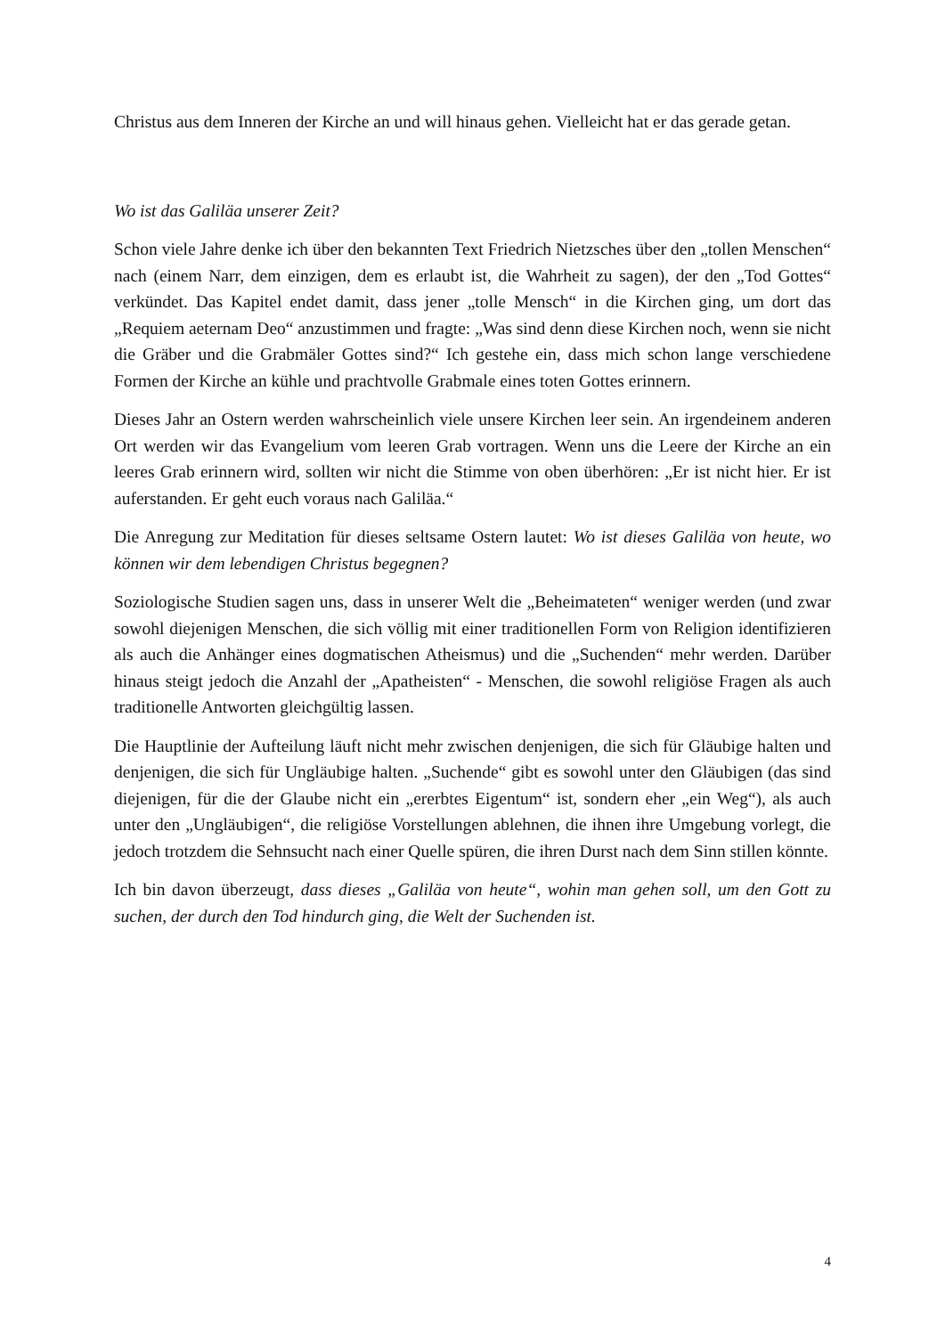Christus aus dem Inneren der Kirche an und will hinaus gehen. Vielleicht hat er das gerade getan.
Wo ist das Galiläa unserer Zeit?
Schon viele Jahre denke ich über den bekannten Text Friedrich Nietzsches über den „tollen Menschen“ nach (einem Narr, dem einzigen, dem es erlaubt ist, die Wahrheit zu sagen), der den „Tod Gottes“ verkündet. Das Kapitel endet damit, dass jener „tolle Mensch“ in die Kirchen ging, um dort das „Requiem aeternam Deo“ anzustimmen und fragte: „Was sind denn diese Kirchen noch, wenn sie nicht die Gräber und die Grabmäler Gottes sind?“ Ich gestehe ein, dass mich schon lange verschiedene Formen der Kirche an kühle und prachtvolle Grabmale eines toten Gottes erinnern.
Dieses Jahr an Ostern werden wahrscheinlich viele unsere Kirchen leer sein. An irgendeinem anderen Ort werden wir das Evangelium vom leeren Grab vortragen. Wenn uns die Leere der Kirche an ein leeres Grab erinnern wird, sollten wir nicht die Stimme von oben überhören: „Er ist nicht hier. Er ist auferstanden. Er geht euch voraus nach Galiläa.“
Die Anregung zur Meditation für dieses seltsame Ostern lautet: Wo ist dieses Galiläa von heute, wo können wir dem lebendigen Christus begegnen?
Soziologische Studien sagen uns, dass in unserer Welt die „Beheimateten“ weniger werden (und zwar sowohl diejenigen Menschen, die sich völlig mit einer traditionellen Form von Religion identifizieren als auch die Anhänger eines dogmatischen Atheismus) und die „Suchenden“ mehr werden. Darüber hinaus steigt jedoch die Anzahl der „Apatheisten“ - Menschen, die sowohl religiöse Fragen als auch traditionelle Antworten gleichgültig lassen.
Die Hauptlinie der Aufteilung läuft nicht mehr zwischen denjenigen, die sich für Gläubige halten und denjenigen, die sich für Ungläubige halten. „Suchende“ gibt es sowohl unter den Gläubigen (das sind diejenigen, für die der Glaube nicht ein „ererbtes Eigentum“ ist, sondern eher „ein Weg“), als auch unter den „Ungläubigen“, die religiöse Vorstellungen ablehnen, die ihnen ihre Umgebung vorlegt, die jedoch trotzdem die Sehnsucht nach einer Quelle spüren, die ihren Durst nach dem Sinn stillen könnte.
Ich bin davon überzeugt, dass dieses „Galiläa von heute“, wohin man gehen soll, um den Gott zu suchen, der durch den Tod hindurch ging, die Welt der Suchenden ist.
4